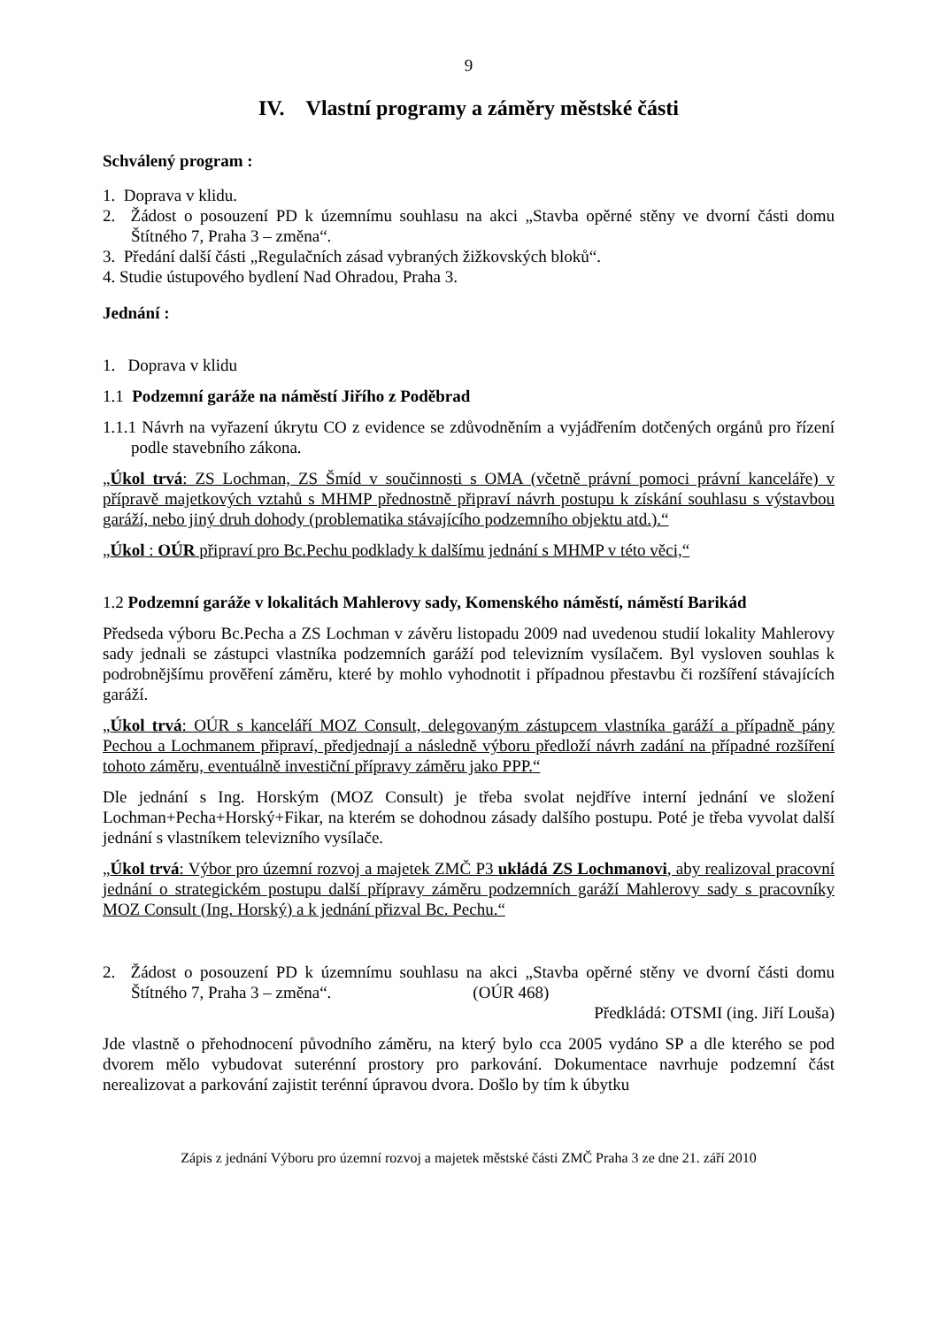9
IV. Vlastní programy a záměry městské části
Schválený program :
1. Doprava v klidu.
2. Žádost o posouzení PD k územnímu souhlasu na akci „Stavba opěrné stěny ve dvorní části domu Štítného 7, Praha 3 – změna“.
3. Předání další části „Regulačních zásad vybraných žižkovských bloků“.
4. Studie ústupového bydlení Nad Ohradou, Praha 3.
Jednání :
1. Doprava v klidu
1.1 Podzemní garáže na náměstí Jiřího z Poděbrad
1.1.1 Návrh na vyřazení úkrytu CO z evidence se zdůvodněním a vyjádřením dotčených orgánů pro řízení podle stavebního zákona.
„Úkol trvá: ZS Lochman, ZS Šmíd v součinnosti s OMA (včetně právní pomoci právní kanceláře) v přípravě majetkových vztahů s MHMP přednostně připraví návrh postupu k získání souhlasu s výstavbou garáží, nebo jiný druh dohody (problematika stávajícího podzemního objektu atd.).“
„Úkol : OÚR připraví pro Bc.Pechu podklady k dalšímu jednání s MHMP v této věci,“
1.2 Podzemní garáže v lokalitách Mahlerovy sady, Komenského náměstí, náměstí Barikád
Předseda výboru Bc.Pecha a ZS Lochman v závěru listopadu 2009 nad uvedenou studií lokality Mahlerovy sady jednali se zástupci vlastníka podzemních garáží pod televizním vysílačem. Byl vysloven souhlas k podrobnějšímu prověření záměru, které by mohlo vyhodnotit i případnou přestavbu či rozšíření stávajících garáží.
„Úkol trvá: OÚR s kanceláří MOZ Consult, delegovaným zástupcem vlastníka garáží a případně pány Pechou a Lochmanem připraví, předjednají a následně výboru předloží návrh zadání na případné rozšíření tohoto záměru, eventuálně investiční přípravy záměru jako PPP.“
Dle jednání s Ing. Horským (MOZ Consult) je třeba svolat nejdříve interní jednání ve složení Lochman+Pecha+Horský+Fikar, na kterém se dohodnou zásady dalšího postupu. Poté je třeba vyvolat další jednání s vlastníkem televizního vysílače.
„Úkol trvá: Výbor pro územní rozvoj a majetek ZMČ P3 ukládá ZS Lochmanovi, aby realizoval pracovní jednání o strategickém postupu další přípravy záměru podzemních garáží Mahlerovy sady s pracovníky MOZ Consult (Ing. Horský) a k jednání přizval Bc. Pechu.“
2. Žádost o posouzení PD k územnímu souhlasu na akci „Stavba opěrné stěny ve dvorní části domu Štítného 7, Praha 3 – změna“. (OÚR 468)
Předkládá: OTSMI (ing. Jiří Louša)
Jde vlastně o přehodnocení původního záměru, na který bylo cca 2005 vydáno SP a dle kterého se pod dvorem mělo vybudovat suterénní prostory pro parkování. Dokumentace navrhuje podzemní část nerealizovat a parkování zajistit terénní úpravou dvora. Došlo by tím k úbytku
Zápis z jednání Výboru pro územní rozvoj a majetek městské části ZMČ Praha 3 ze dne 21. září 2010